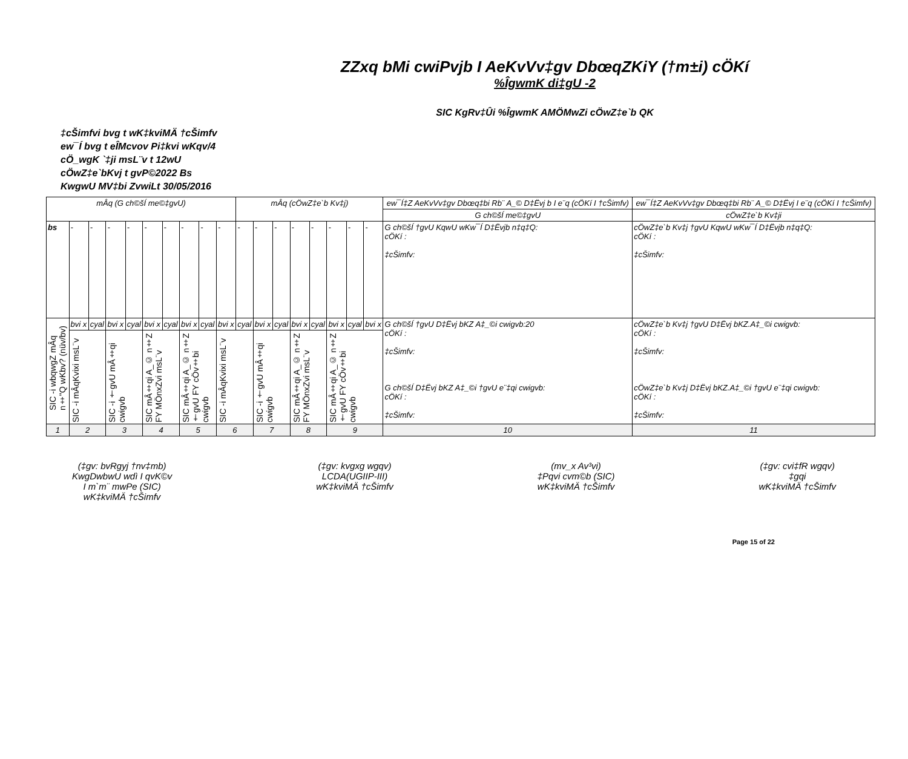ZZxq bMi cwiPvjb I AeKvVv‡gv DbœqZKiY (†m±i) cÖKí
%ÎgwmK di‡gU -2
SIC KgRv‡Ûi %ÎgwmK AMÖMwZi cÖwZ‡e`b QK
‡cŠimfvi bvg t wK‡kviMÄ †cŠimfv
ew¯Í bvg t eÎMcvov Pi‡kvi wKqv/4
cÖ_wgK `‡ji msL¨v t 12wU
cÖwZ‡e`bKvj t gvP©2022 Bs
KwgwU MV‡bi ZvwiLt 30/05/2016
| mÂq (G ch©šÍ me©‡gvU) | | | | | | | | | | mÂq (cÖwZ‡e`b Kv‡j) | | | | | | | | ew¯Í‡Z AeKvVv‡gv Dbœq‡bi Rb¨ A_© D‡Ëvj b I e¨q (cÖKí I †cŠimfv) | ew¯Í‡Z AeKvVv‡gv Dbœq‡bi Rb¨ A_© D‡Ëvj I e¨q (cÖKí I †cŠimfv) |
| | | | | | | | | | | | | | | | | | | G ch©šÍ me©‡gvU | cÖwZ‡e`b Kv‡ji |
| bs | - | - | - | - | - | - | - | - | - | - | - | - | - | - | - | - | - | G ch©šÍ †gvU KqwU wKw¯Í D‡Ëvjb n‡q‡Q: cÖKí : ‡cŠimfv: | cÖwZ‡e`b Kv‡j †gvU KqwU wKw¯Í D‡Ëvjb n‡q‡Q: cÖKí : ‡cŠimfv: |
| SIC -i wbqwgZ mÂq n‡"Q wKbv? (nüv/bv) | bvi x | cyal | bvi x | cyal | bvi x | cyal | bvi x | cyal | bvi x | cyal | bvi x | cyal | bvi x | cyal | bvi x | cyal | bvi x | G ch©šÍ †gvU D‡Ëvj bKZ A‡_©i cwigvb:20 cÖKí : ‡cŠimfv: G ch©šÍ D‡Ëvj bKZ A‡_©i †gvU e¨‡qi cwigvb: cÖKí : ‡cŠimfv: | cÖwZ‡e`b Kv‡j †gvU D‡Ëvj bKZ.A‡_©i cwigvb: cÖKí : ‡cŠimfv: cÖwZ‡e`b Kv‡j D‡Ëvj bKZ.A‡_©i †gvU e¨‡qi cwigvb: cÖKí : ‡cŠimfv: |
| | SIC -i mÂqKvixi msL¨v | | SIC -i †gvU mÂ‡qi cwigvb | | SIC mÂ‡qi A_© n‡Z FY MÖnxZvi msL¨v | | SIC mÂ‡qi A_© n‡Z †gvU FY cÖv‡bi cwigvb | | SIC -i mÂqKvixi msL¨v | | SIC -i †gvU mÂ‡qi cwigvb | | SIC mÂ‡qi A_© n‡Z FY MÖnxZvi msL¨v | | SIC mÂ‡qi A_© n‡Z †gvU FY cÖv‡bi cwigvb | | | | |
| 1 | 2 | | 3 | | 4 | | 5 | | 6 | | 7 | | 8 | | 9 | | | 10 | 11 |
(‡gv: bvRgyj †nv‡mb)
KwgDwbwU wdì I qvK©v
I m`m¨ mwPe (SIC)
wK‡kviMÄ †cŠimfv
(‡gv: kvgxg wgqv)
LCDA(UGIIP-III)
wK‡kviMÄ †cŠimfv
(mv_x Av³vi)
‡Pqvi cvm©b (SIC)
wK‡kviMÄ †cŠimfv
(‡gv: cvi‡fR wgqv)
‡gqi
wK‡kviMÄ †cŠimfv
Page 15 of 22